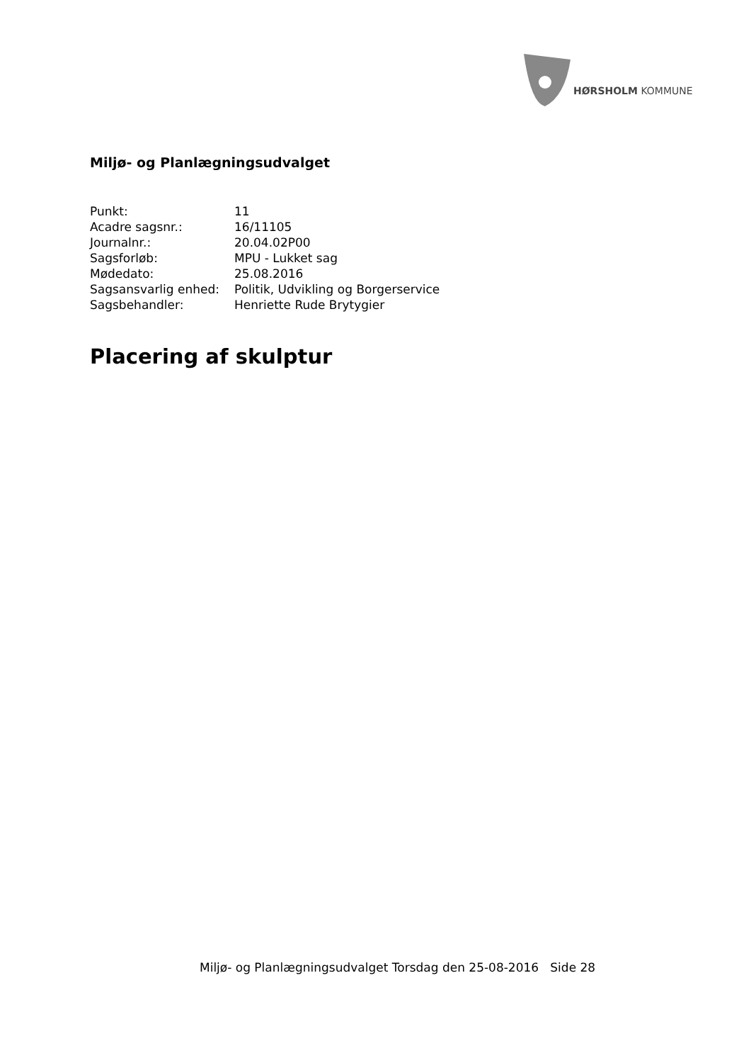HØRSHOLM KOMMUNE
Miljø- og Planlægningsudvalget
| Punkt: | 11 |
| Acadre sagsnr.: | 16/11105 |
| Journalnr.: | 20.04.02P00 |
| Sagsforløb: | MPU - Lukket sag |
| Mødedato: | 25.08.2016 |
| Sagsansvarlig enhed: | Politik, Udvikling og Borgerservice |
| Sagsbehandler: | Henriette Rude Brytygier |
Placering af skulptur
Miljø- og Planlægningsudvalget Torsdag den 25-08-2016 Side 28